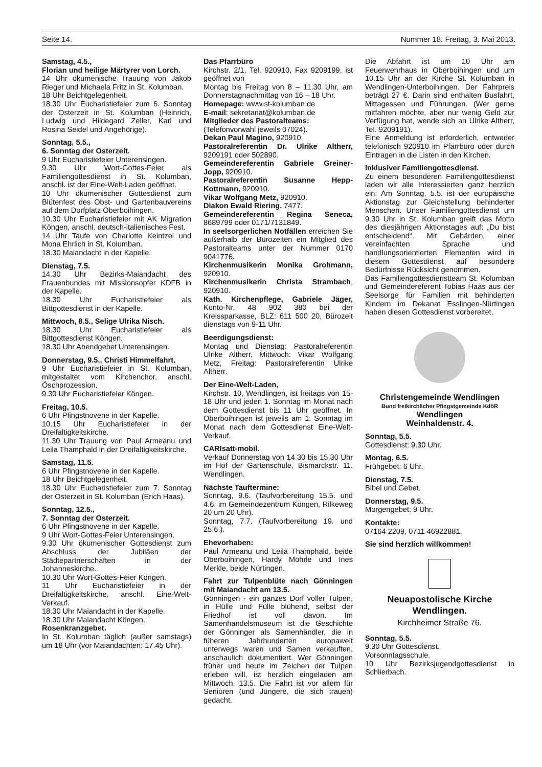Seite 14. Nummer 18. Freitag, 3. Mai 2013.
Samstag, 4.5.,
Florian und heilige Märtyrer von Lorch.
14 Uhr ökumenische Trauung von Jakob Rieger und Michaela Fritz in St. Kolumban.
18 Uhr Beichtgelegenheit.
18.30 Uhr Eucharistiefeier zum 6. Sonntag der Osterzeit in St. Kolumban (Heinrich, Ludwig und Hildegard Zeller, Karl und Rosina Seidel und Angehörige).
Sonntag, 5.5.,
6. Sonntag der Osterzeit.
9 Uhr Eucharistiefeier Unterensingen.
9.30 Uhr Wort-Gottes-Feier als Familiengottesdienst in St. Kolumban, anschl. ist der Eine-Welt-Laden geöffnet.
10 Uhr ökumenischer Gottesdienst zum Blütenfest des Obst- und Gartenbauvereins auf dem Dorfplatz Oberboihingen.
10.30 Uhr Eucharistiefeier mit AK Migration Köngen, anschl. deutsch-italienisches Fest.
14 Uhr Taufe von Charlotte Keintzel und Mona Ehrlich in St. Kolumban.
18.30 Maiandacht in der Kapelle.
Dienstag, 7.5.
14.30 Uhr Bezirks-Maiandacht des Frauenbundes mit Missionsopfer KDFB in der Kapelle.
18.30 Uhr Eucharistiefeier als Bittgottesdienst in der Kapelle.
Mittwoch, 8.5., Selige Ulrika Nisch.
18.30 Uhr Eucharistiefeier als Bittgottesdienst Köngen.
18.30 Uhr Abendgebet Unterensingen.
Donnerstag, 9.5., Christi Himmelfahrt.
9 Uhr Eucharistiefeier in St. Kolumban, mitgestaltet vom Kirchenchor, anschl. Öschprozession.
9.30 Uhr Eucharistiefeier Köngen.
Freitag, 10.5.
6 Uhr Pfingstnovene in der Kapelle.
10.15 Uhr Eucharistiefeier in der Dreifaltigkeitskirche.
11.30 Uhr Trauung von Paul Armeanu und Leila Thamphald in der Dreifaltigkeitskirche.
Samstag, 11.5.
6 Uhr Pfingstnovene in der Kapelle.
18 Uhr Beichtgelegenheit.
18.30 Uhr Eucharistiefeier zum 7. Sonntag der Osterzeit in St. Kolumban (Erich Haas).
Sonntag, 12.5.,
7. Sonntag der Osterzeit.
6 Uhr Pfingstnovene in der Kapelle.
9 Uhr Wort-Gottes-Feier Unterensingen.
9.30 Uhr ökumenischer Gottesdienst zum Abschluss der Jubiläen der Städtepartnerschaften in der Johanneskirche.
10.30 Uhr Wort-Gottes-Feier Köngen.
11 Uhr Eucharistiefeier in der Dreifaltigkeitskirche, anschl. Eine-Welt-Verkauf.
18.30 Uhr Maiandacht in der Kapelle.
18.30 Uhr Maiandacht Köngen.
Rosenkranzgebet.
In St. Kolumban täglich (außer samstags) um 18 Uhr (vor Maiandachten: 17.45 Uhr).
Das Pfarrbüro
Kirchstr. 2/1, Tel. 920910, Fax 9209199, ist geöffnet von
Montag bis Freitag von 8 – 11.30 Uhr, am Donnerstagnachmittag von 16 – 18 Uhr.
Homepage: www.st-kolumban.de
E-mail: sekretariat@kolumban.de
Mitglieder des Pastoralteams:
(Telefonvorwahl jeweils 07024).
Dekan Paul Magino, 920910.
Pastoralreferentin Dr. Ulrike Altherr, 9209191 oder 502890.
Gemeindereferentin Gabriele Greiner-Jopp, 920910.
Pastoralreferentin Susanne Hepp-Kottmann, 920910.
Vikar Wolfgang Metz, 920910.
Diakon Ewald Riering, 7477.
Gemeindereferentin Regina Seneca, 8689799 oder 0171/7131849.
In seelsorgerlichen Notfällen erreichen Sie außerhalb der Bürozeiten ein Mitglied des Pastoralteams unter der Nummer 0170 9041776.
Kirchenmusikerin Monika Grohmann, 920910.
Kirchenmusikerin Christa Strambach, 920910.
Kath. Kirchenpflege, Gabriele Jäger, Konto-Nr. 48 902 380 bei der Kreissparkasse, BLZ: 611 500 20, Bürozeit dienstags von 9-11 Uhr.
Beerdigungsdienst:
Montag und Dienstag: Pastoralreferentin Ulrike Altherr, Mittwoch: Vikar Wolfgang Metz, Freitag: Pastoralreferentin Ulrike Altherr.
Der Eine-Welt-Laden,
Kirchstr. 10, Wendlingen, ist freitags von 15-18 Uhr und jeden 1. Sonntag im Monat nach dem Gottesdienst bis 11 Uhr geöffnet. In Oberboihingen ist jeweils am 1. Sonntag im Monat nach dem Gottesdienst Eine-Welt-Verkauf.
CARIsatt-mobil.
Verkauf Donnerstag von 14.30 bis 15.30 Uhr im Hof der Gartenschule, Bismarckstr. 11, Wendlingen.
Nächste Tauftermine:
Sonntag, 9.6. (Taufvorbereitung 15.5. und 4.6. im Gemeindezentrum Köngen, Rilkeweg 20 um 20 Uhr).
Sonntag, 7.7. (Taufvorbereitung 19. und 25.6.).
Ehevorhaben:
Paul Armeanu und Leila Thamphald, beide Oberboihingen, Hardy Möhrle und Ines Merkle, beide Nürtingen.
Fahrt zur Tulpenblüte nach Gönningen mit Maiandacht am 13.5.
Gönningen - ein ganzes Dorf voller Tulpen, in Hülle und Fülle blühend, selbst der Friedhof ist voll davon. Im Samenhandelsmuseum ist die Geschichte der Gönninger als Samenhändler, die in füheren Jahrhunderten europaweit unterwegs waren und Samen verkauften, anschaulich dokumentiert. Wer Gönningen früher und heute im Zeichen der Tulpen erleben will, ist herzlich eingeladen am Mittwoch, 13.5. Die Fahrt ist vor allem für Senioren (und Jüngere, die sich trauen) gedacht.
Die Abfahrt ist um 10 Uhr am Feuerwehrhaus in Oberboihingen und um 10.15 Uhr an der Kirche St. Kolumban in Wendlingen-Unterboihingen. Der Fahrpreis beträgt 27 €. Darin sind enthalten Busfahrt, Mittagessen und Führungen. (Wer gerne mitfahren möchte, aber nur wenig Geld zur Verfügung hat, wende sich an Ulrike Altherr, Tel. 9209191).
Eine Anmeldung ist erforderlich, entweder telefonisch 920910 im Pfarrbüro oder durch Eintragen in die Listen in den Kirchen.
Inklusiver Familiengottesdienst.
Zu einem besonderen Familiengottesdienst laden wir alle Interessierten ganz herzlich ein: Am Sonntag, 5.5. ist der europäische Aktionstag zur Gleichstellung behinderter Menschen. Unser Familiengottesdienst um 9.30 Uhr in St. Kolumban greift das Motto des diesjährigen Aktionstages auf: „Du bist entscheidend“. Mit Gebärden, einer vereinfachten Sprache und handlungsorientierten Elementen wird in diesem Gottesdienst auf besondere Bedürfnisse Rücksicht genommen.
Das Familiengottesdienstteam St. Kolumban und Gemeindereferent Tobias Haas aus der Seelsorge für Familien mit behinderten Kindern im Dekanat Esslingen-Nürtingen haben diesen Gottesdienst vorbereitet.
Christengemeinde Wendlingen
Bund freikirchlicher Pfingstgemeinde KdöR
Wendlingen
Weinhaldenstr. 4.
Sonntag, 5.5.
Gottesdienst: 9.30 Uhr.
Montag, 6.5.
Frühgebet: 6 Uhr.
Dienstag, 7.5.
Bibel und Gebet.
Donnerstag, 9.5.
Morgengebet: 9 Uhr.
Kontakte:
07164 2209, 0711 46922881.
Sie sind herzlich willkommen!
Neuapostolische Kirche Wendlingen.
Kirchheimer Straße 76.
Sonntag, 5.5.
9.30 Uhr Gottesdienst.
Vorsonntagsschule.
10 Uhr Bezirksjugendgottesdienst in Schlierbach.